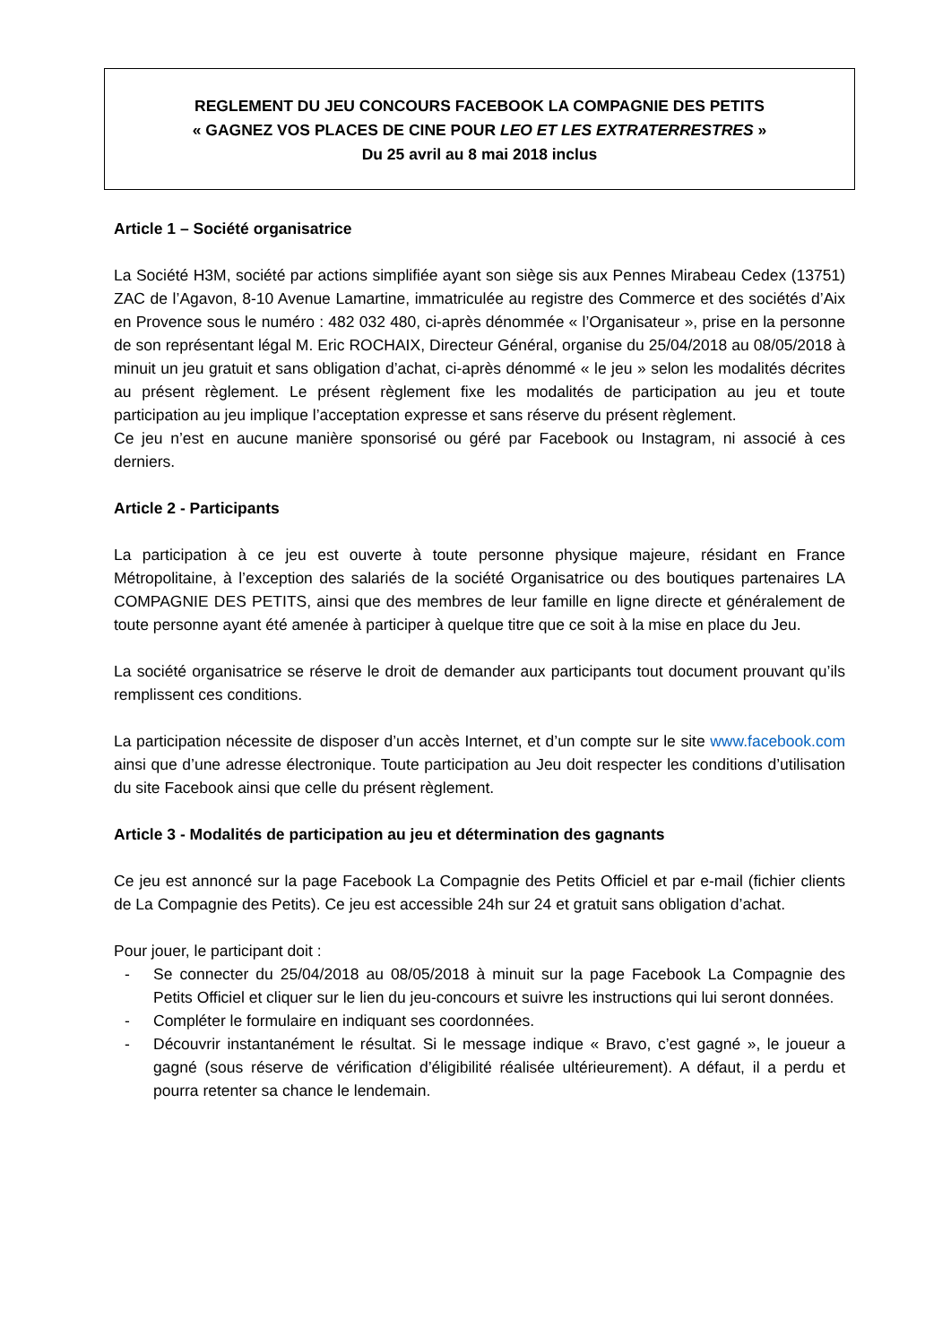REGLEMENT DU JEU CONCOURS FACEBOOK LA COMPAGNIE DES PETITS
« GAGNEZ VOS PLACES DE CINE POUR LEO ET LES EXTRATERRESTRES »
Du 25 avril au 8 mai 2018 inclus
Article 1 – Société organisatrice
La Société H3M, société par actions simplifiée ayant son siège sis aux Pennes Mirabeau Cedex (13751) ZAC de l’Agavon, 8-10 Avenue Lamartine, immatriculée au registre des Commerce et des sociétés d’Aix en Provence sous le numéro : 482 032 480, ci-après dénommée « l’Organisateur », prise en la personne de son représentant légal M. Eric ROCHAIX, Directeur Général, organise du 25/04/2018 au 08/05/2018 à minuit un jeu gratuit et sans obligation d’achat, ci-après dénommé « le jeu » selon les modalités décrites au présent règlement. Le présent règlement fixe les modalités de participation au jeu et toute participation au jeu implique l’acceptation expresse et sans réserve du présent règlement.
Ce jeu n’est en aucune manière sponsorisé ou géré par Facebook ou Instagram, ni associé à ces derniers.
Article 2 - Participants
La participation à ce jeu est ouverte à toute personne physique majeure, résidant en France Métropolitaine, à l’exception des salariés de la société Organisatrice ou des boutiques partenaires LA COMPAGNIE DES PETITS, ainsi que des membres de leur famille en ligne directe et généralement de toute personne ayant été amenée à participer à quelque titre que ce soit à la mise en place du Jeu.
La société organisatrice se réserve le droit de demander aux participants tout document prouvant qu’ils remplissent ces conditions.
La participation nécessite de disposer d’un accès Internet, et d’un compte sur le site www.facebook.com ainsi que d’une adresse électronique. Toute participation au Jeu doit respecter les conditions d’utilisation du site Facebook ainsi que celle du présent règlement.
Article 3 - Modalités de participation au jeu et détermination des gagnants
Ce jeu est annoncé sur la page Facebook La Compagnie des Petits Officiel et par e-mail (fichier clients de La Compagnie des Petits). Ce jeu est accessible 24h sur 24 et gratuit sans obligation d’achat.
Pour jouer, le participant doit :
- Se connecter du 25/04/2018 au 08/05/2018 à minuit sur la page Facebook La Compagnie des Petits Officiel et cliquer sur le lien du jeu-concours et suivre les instructions qui lui seront données.
- Compléter le formulaire en indiquant ses coordonnées.
- Découvrir instantanément le résultat. Si le message indique « Bravo, c’est gagné », le joueur a gagné (sous réserve de vérification d’éligibilité réalisée ultérieurement). A défaut, il a perdu et pourra retenter sa chance le lendemain.